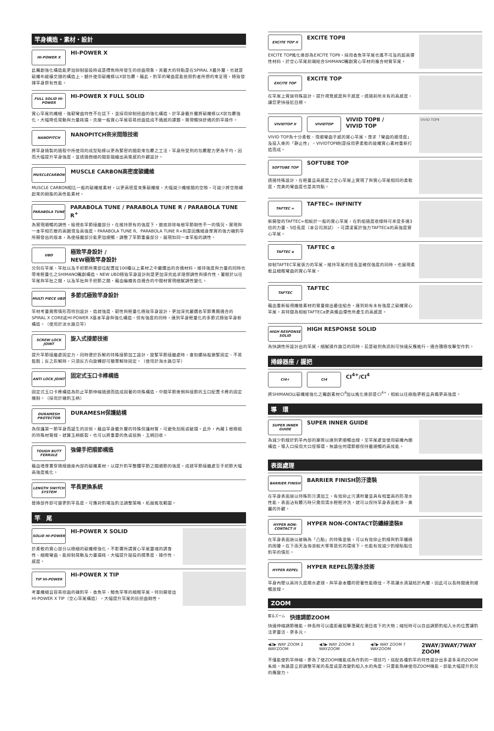竿身構造・素材・設計
HI-POWER X
HI-POWER X
此獨創強化構造能更加抑制拋投時或是搏魚時所發生的扭曲現象。其最大的特點是在SPIRAL X最外層，也就是碳纖布縱橫交錯的構造上，額外使用碳纖條以X狀包覆。藉此，釣竿的彎曲度能依照釣者所想的來呈現，極致發揮竿身原有性能。
FULL SOLID HI-POWER
HI-POWER X FULL SOLID
實心竿尾的纖細、強韌彎曲特性不在話下，並採用抑制扭曲的強化構造。於竿身最外層將碳纖條以X狀包覆強化，大幅降低晃動與力量耗損，克服一般實心竿尾容易扭曲造成不適感的課題，實現暢快舒適的釣竿操作。
NANOPITCH
NANOPITCH奈米間隙技術
將竿身燒製的過程中所使用的成型貼條以更為緊密的間距來包覆之工法，竿身所受到的包覆壓力更為平均，因而大幅提升竿身強度，並透過微細的間距描繪出高質感的外觀設計。
MUSCLECARBON
MUSCLE CARBON高密度碳纖維
MUSCLE CARBON相比一般的碳纖維素材，以更高密度束集碳纖維，大幅減少纖維間的空隙，可減少將空隙補起來的樹脂的高性能素材。
PARABOLA TUNE
PARABOLA TUNE / PARABOLA TUNE R / PARABOLA TUNE R<sup>+</sup>
為實現順暢的調性，檢視各竿節接繼部分，在維持原有的強度下，徹底排除每根竿節剛性不一的情況，實現與一本竿相匹敵的高圓滑及高強度。PARABOLA TUNE R、PARABOLA TUNE R+則是因應細身厚實的強力磯釣竿所開發出的版本，為使接繼部分能更加順暢，調整了竿節重疊部分，展現如同一本竿般的調性。
UBD
極致竿身設計 /
NEW極致竿身設計
分別在竿尾、竿肚以及手把節所需部位配置從100種以上素材之中嚴選出的合適材料，維持強度與力量的同時也帶來輕量化之SHIMANO獨創構造。NEW UBD極致竿身設計則是更加深究追求理想調性與操作性，著眼於以往竿尾與竿肚之間，以及竿肚與手把節之間，藉由編織各自適合的中間材實現細膩調性變化。
MULTI PIECE UBD
多節式極致竿身設計
竿材考量實際情形而特別設計、造就強度、韌性與輕量化極致竿身設計，更加深究嚴選各竿節專屬適合的SPIRAL X CORE或HI-POWER X基本竿身與強化構造，保有強度的同時，達到竿身輕量化的多節式極致竿身新構造。（使用於淡水路亞竿）
SCREW LOCK JOINT
旋入式接節技術
提升竿節接繼處固定力，同時便於拆解的特殊接節加工設計，旋緊竿節接繼處時，會如螺絲般鎖緊固定、不易鬆脫；反之拆解時，只須反方向旋轉即可簡單解除固定。（使用於海水路亞竿）
ANTI LOCK JOINT
固定式玉口卡榫構造
固定式玉口卡榫構造為防止竿節伸縮過頭而造成固著的特殊構造，中間竿節後側與接節的玉口配置卡榫的固定機制。（採用於磯釣玉柄）
DURAMESH PROTECTOR
DURAMESH保護結構
為保護第一節竿身而誕生的技術。藉由竿身最外層的特殊保護材質，可避免刮痕或破損。此外，內藏１根極粗的特殊材質線，就算玉柄斷裂，也可以將重要的魚或搭鉤、玉網回收。
TOUGH BUTT FERRULE
強健手把順節構造
藉由增厚貫穿捲線器座內部的碳纖素材，以提升釣竿整體竿節之間順節的強度，成就竿節接繼處至手把節大幅高強度進化。
LENGTH SWITCH SYSTEM
竿長更換系統
替換部件即可變更釣竿長度。可應對釣場及釣法調整策略，拓展進攻範圍。
竿　尾
SOLID HI-POWER
HI-POWER X SOLID
於柔軟的實心部分以極細的碳纖條強化，不影響所謂實心竿尾靈魂的誘食性、細緻彎曲，能抑制晃動及力量損耗，大幅提升拋投的精準度、操作性、感度。
TIP HI-POWER
HI-POWER X TIP
考量纖細且容易扭曲的磯釣竿、香魚竿、鯽魚竿等的細緻竿尾，特別開發出HI-POWER X TIP（空心竿尾構造），大幅提升竿尾的抗扭曲剛性。
EXCITE TOP II
EXCITE TOPⅡ
EXCITE TOP進化後即為EXCITE TOPⅡ，採用香魚竿竿尾也遙不可及的超高彈性材料，於空心竿尾前端結合SHIMANO獨創實心竿材的複合材質竿尾。
EXCITE TOP
EXCITE TOP
在竿尾上實施特殊設計，提升視覺感度與手感度，透過前所未有的高感度，讓您更快接近目標。
VIVIDTOP II VIVIDTOP
VIVID TOPⅡ /
VIVID TOP
VIVID TOP為十分柔軟、滑順彎曲手感的實心竿尾。尋求「彎曲的順滑度」及投入後的「靜止性」，VIVIDTOPⅡ則是採用更柔軟的玻纖實心素材重新打造而成。
VIVID TOPⅡ
SOFTUBE TOP
SOFTUBE TOP
透過特殊設計，在輕量且高感度之空心竿尾上實現了與實心竿尾相同的柔軟度，完美的彎曲度也是其特點。
TAFTEC ∞
TAFTEC∞ INFINITY
新開發的TAFTEC∞相較於一般的實心竿尾，在釣組過度收線時可承受多達3倍的力量、5倍長度（本公司測試），可謂凌駕於強力TAFTECα的高強度實心竿尾。
TAFTEC α
TAFTEC α
抑制TAFTEC竿尾張力的竿尾，維持竿尾的徑長並確保強度的同時，也展現柔軟且細緻彎曲的實心竿尾。
TAFTEC
TAFTEC
藉由重新檢視纖維素材的質量做出最佳組合，達到前有未有強度之碳纖實心竿尾。其特徵為相較TAFTECα更具備由彈性所產生的高感度。
HIGH RESPONSE SOLID
HIGH RESPONSE SOLID
為快調性所設計出的竿尾，細膩操作路亞的同時，若是碰到魚訊則可快速反應進行，適合積極攻擊型作釣。
捲線器座 / 握把
CI4+ CI4
CI<sup>4+</sup>/CI<sup>4</sup>
將SHIMANO以碳纖維強化之獨創素材CI<sup>4</sup>加以進化後即是CI<sup>4+</sup>，相較以往樹脂更輕且具備更高強度。
導　環
SUPER INNER GUIDE
SUPER INNER GUIDE
為減少釣線於釣竿內部的摩擦以達到更順暢出線，至竿尾處皆使用碳纖內圈構造。導入口採用大口徑導環，無論任何環節都保持最順暢的高效能。
表面處理
BARRIER FINISH
BARRIER FINISH防汙塗裝
在竿身表面施以特殊防污漬加工，有效抑止污漬附著並具有相當高的防潑水性能，表面沾有髒污時只需用清水輕輕沖洗，就可以保持竿身表面乾淨、美麗的外觀。
HYPER NON-CONTACT II
HYPER NON-CONTACT防纏線塗裝Ⅱ
在竿身表面施以被稱為「凸點」的特殊塗裝，可以有效抑止釣線與釣竿纏繞的困擾，在下雨天及海浪較大等等惡劣的環境下，也能有效減少釣線貼黏住釣竿的情形。
HYPER REPEL
HYPER REPEL防潑水技術
竿身內壁以高持久度撥水處理，與竿身本體的密著性能極佳，不易讓水滴凝結於內層，因此可以長時間達到順暢放線。
ZOOM
握るズーム
快速調節ZOOM
快速伸縮調節機能，伸長時可以遠距離狙擊潛藏在潮目底下的大物；縮短時可以自由調節釣組入水的位置讓釣法更靈活、更多元。
◀2▶ WAY ZOOM 2 WAYZOOM ◀3▶ WAY ZOOM 3 WAYZOOM ◀7▶ WAY ZOOM 7 WAYZOOM
2WAY/3WAY/7WAY ZOOM
不僅能使釣竿伸縮，更為了使ZOOM機能成為作釣的一項技巧，搭配各種釣竿的特性設計出多姿多采的ZOOM系統。無論是立即調整竿尾的長度或是改變釣組入水的角度，只要能熟練使用ZOOM機能，即能大幅提升釣況的應變力。